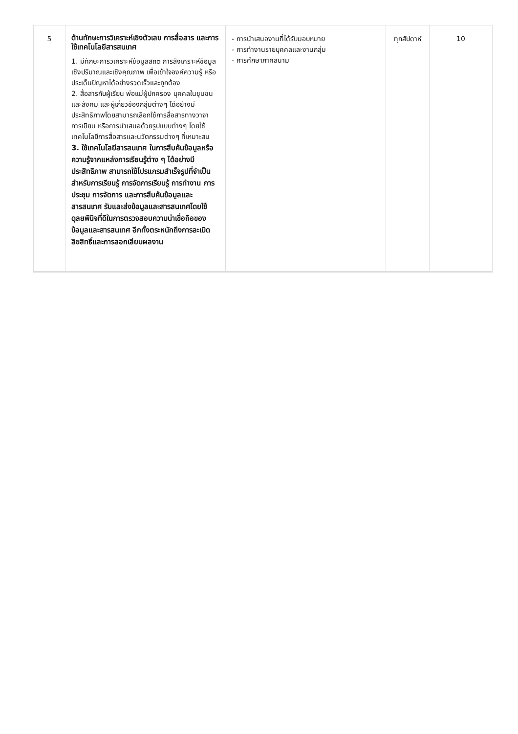| 5 | ด้านทักษะการวิเคราะห์เชิงตัวเลข การสื่อสาร และการใช้เทคโนโลยีสารสนเทศ 1. มีทักษะการวิเคราะห์ข้อมูลสถิติ การสังเคราะห์ข้อมูลเชิงปริมาณและเชิงคุณภาพ เพื่อเข้าใจองค์ความรู้ หรือประเด็นปัญหาได้อย่างรวดเร็วและถูกต้อง 2. สื่อสารกับผู้เรียน พ่อแม่ผู้ปกครอง บุคคลในชุมชนและสังคม และผู้เกี่ยวข้องกลุ่มต่างๆ ได้อย่างมีประสิทธิภาพโดยสามารถเลือกใช้การสื่อสารทางวาจา การเขียน หรือการนำเสนอด้วยรูปแบบต่างๆ โดยใช้เทคโนโลยีการสื่อสารและนวัตกรรมต่างๆ ที่เหมาะสม 3. ใช้เทคโนโลยีสารสนเทศ ในการสืบค้นข้อมูลหรือความรู้จากแหล่งการเรียนรู้ต่าง ๆ ได้อย่างมีประสิทธิภาพ สามารถใช้โปรแกรมสำเร็จรูปที่จำเป็นสำหรับการเรียนรู้ การจัดการเรียนรู้ การทำงาน การประชุม การจัดการ และการสืบค้นข้อมูลและสารสนเทศ รับและส่งข้อมูลและสารสนเทศโดยใช้ดุลยพินิจที่ดีในการตรวจสอบความน่าเชื่อถือของข้อมูลและสารสนเทศ อีกทั้งตระหนักถึงการละเมิดลิขสิทธิ์และการลอกเลียนผลงาน | - การนำเสนองานที่ได้รับมอบหมาย - การทำงานรายบุคคลและงานกลุ่ม - การศึกษาภาคสนาม | ทุกสัปดาห์ | 10 |